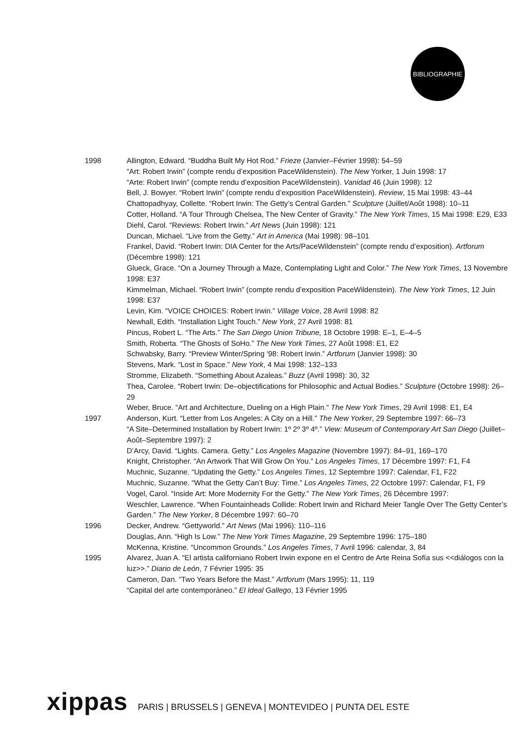BIBLIOGRAPHIE
1998 Allington, Edward. “Buddha Built My Hot Rod.” Frieze (Janvier–Février 1998): 54–59
“Art: Robert Irwin” (compte rendu d’exposition PaceWildenstein). The New Yorker, 1 Juin 1998: 17
“Arte: Robert Irwin” (compte rendu d’exposition PaceWildenstein). Vanidad 46 (Juin 1998): 12
Bell, J. Bowyer. “Robert Irwin” (compte rendu d’exposition PaceWildenstein). Review, 15 Mai 1998: 43–44
Chattopadhyay, Collette. “Robert Irwin: The Getty’s Central Garden.” Sculpture (Juillet/Août 1998): 10–11
Cotter, Holland. “A Tour Through Chelsea, The New Center of Gravity.” The New York Times, 15 Mai 1998: E29, E33
Diehl, Carol. “Reviews: Robert Irwin.” Art News (Juin 1998): 121
Duncan, Michael. “Live from the Getty.” Art in America (Mai 1998): 98–101
Frankel, David. “Robert Irwin: DIA Center for the Arts/PaceWildenstein” (compte rendu d’exposition). Artforum (Décembre 1998): 121
Glueck, Grace. “On a Journey Through a Maze, Contemplating Light and Color.” The New York Times, 13 Novembre 1998: E37
Kimmelman, Michael. “Robert Irwin” (compte rendu d’exposition PaceWildenstein). The New York Times, 12 Juin 1998: E37
Levin, Kim. “VOICE CHOICES: Robert Irwin.” Village Voice, 28 Avril 1998: 82
Newhall, Edith. “Installation Light Touch.” New York, 27 Avril 1998: 81
Pincus, Robert L. “The Arts.” The San Diego Union Tribune, 18 Octobre 1998: E–1, E–4–5
Smith, Roberta. “The Ghosts of SoHo.” The New York Times, 27 Août 1998: E1, E2
Schwabsky, Barry. “Preview Winter/Spring ‘98: Robert Irwin.” Artforum (Janvier 1998): 30
Stevens, Mark. “Lost in Space.” New York, 4 Mai 1998: 132–133
Stromme, Elizabeth. “Something About Azaleas.” Buzz (Avril 1998): 30, 32
Thea, Carolee. “Robert Irwin: De–objectifications for Philosophic and Actual Bodies.” Sculpture (Octobre 1998): 26–29
Weber, Bruce. “Art and Architecture, Dueling on a High Plain.” The New York Times, 29 Avril 1998: E1, E4
1997 Anderson, Kurt. “Letter from Los Angeles: A City on a Hill.” The New Yorker, 29 Septembre 1997: 66–73
“A Site–Determined Installation by Robert Irwin: 1º 2º 3º 4º.” View: Museum of Contemporary Art San Diego (Juillet–Août–Septembre 1997): 2
D’Arcy, David. “Lights. Camera. Getty.” Los Angeles Magazine (Novembre 1997): 84–91, 169–170
Knight, Christopher. “An Artwork That Will Grow On You.” Los Angeles Times, 17 Décembre 1997: F1, F4
Muchnic, Suzanne. “Updating the Getty.” Los Angeles Times, 12 Septembre 1997: Calendar, F1, F22
Muchnic, Suzanne. “What the Getty Can’t Buy: Time.” Los Angeles Times, 22 Octobre 1997: Calendar, F1, F9
Vogel, Carol. “Inside Art: More Modernity For the Getty.” The New York Times, 26 Décembre 1997:
Weschler, Lawrence. “When Fountainheads Collide: Robert Irwin and Richard Meier Tangle Over The Getty Center’s Garden.” The New Yorker, 8 Décembre 1997: 60–70
1996 Decker, Andrew. “Gettyworld.” Art News (Mai 1996): 110–116
Douglas, Ann. “High Is Low.” The New York Times Magazine, 29 Septembre 1996: 175–180
McKenna, Kristine. “Uncommon Grounds.” Los Angeles Times, 7 Avril 1996: calendar, 3, 84
1995 Alvarez, Juan A. “El artista californiano Robert Irwin expone en el Centro de Arte Reina Sofía sus <<diálogos con la luz>>.” Diario de León, 7 Février 1995: 35
Cameron, Dan. “Two Years Before the Mast.” Artforum (Mars 1995): 11, 119
“Capital del arte contemporáneo.” El Ideal Gallego, 13 Février 1995
xippas PARIS | BRUSSELS | GENEVA | MONTEVIDEO | PUNTA DEL ESTE